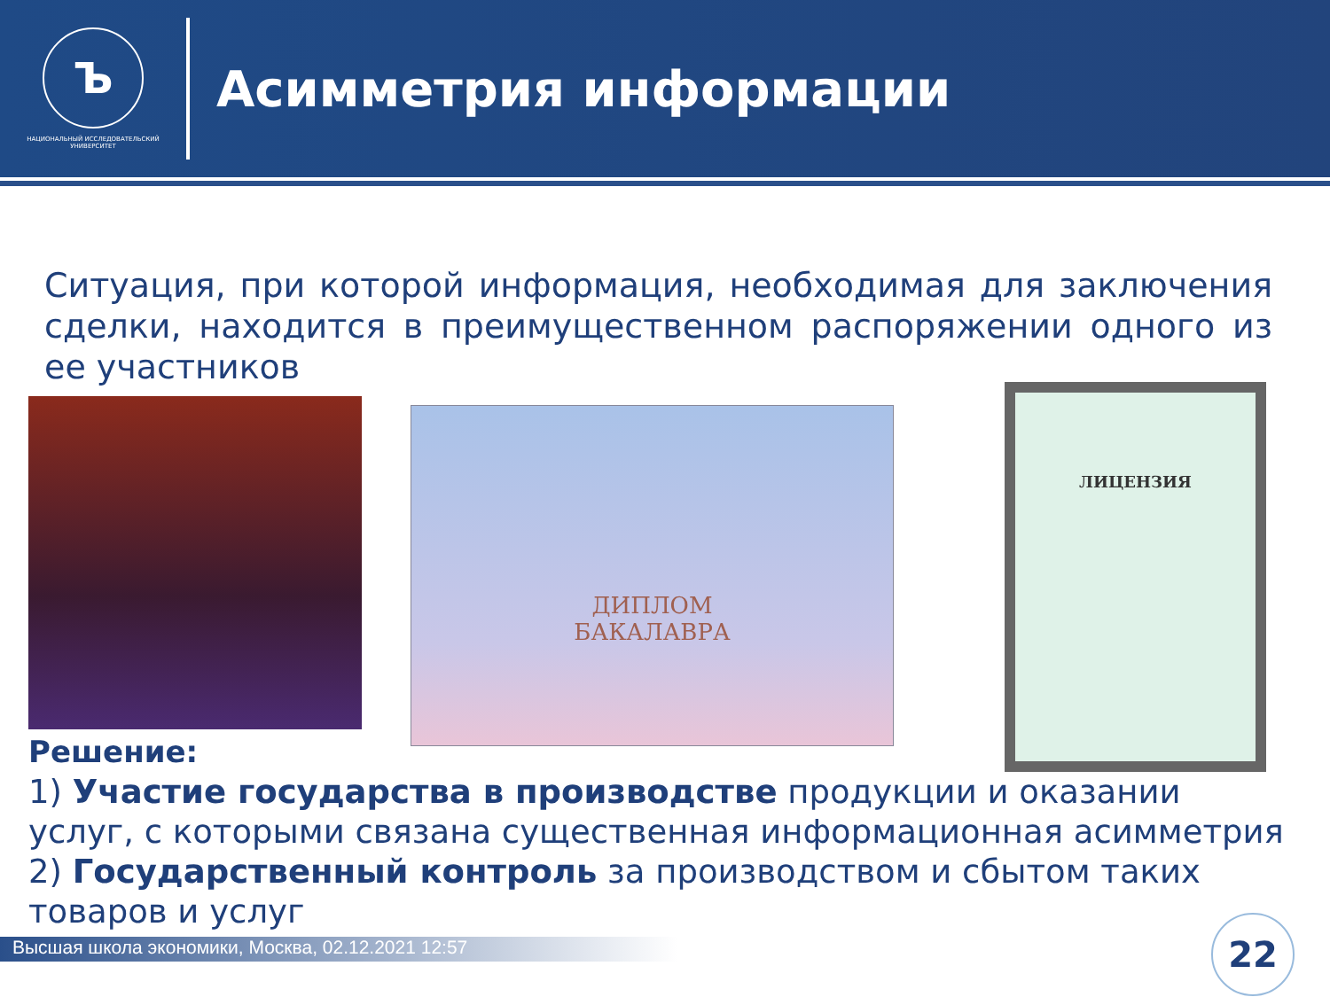Ъ
НАЦИОНАЛЬНЫЙ ИССЛЕДОВАТЕЛЬСКИЙ
УНИВЕРСИТЕТ
Асимметрия информации
Ситуация, при которой информация, необходимая для заключения сделки, находится в преимущественном распоряжении одного из ее участников
ДИПЛОМ
БАКАЛАВРА
ЛИЦЕНЗИЯ
Решение:
1) Участие государства в производстве продукции и оказании услуг, с которыми связана существенная информационная асимметрия
2) Государственный контроль за производством и сбытом таких товаров и услуг
Высшая школа экономики, Москва, 02.12.2021 12:57 22